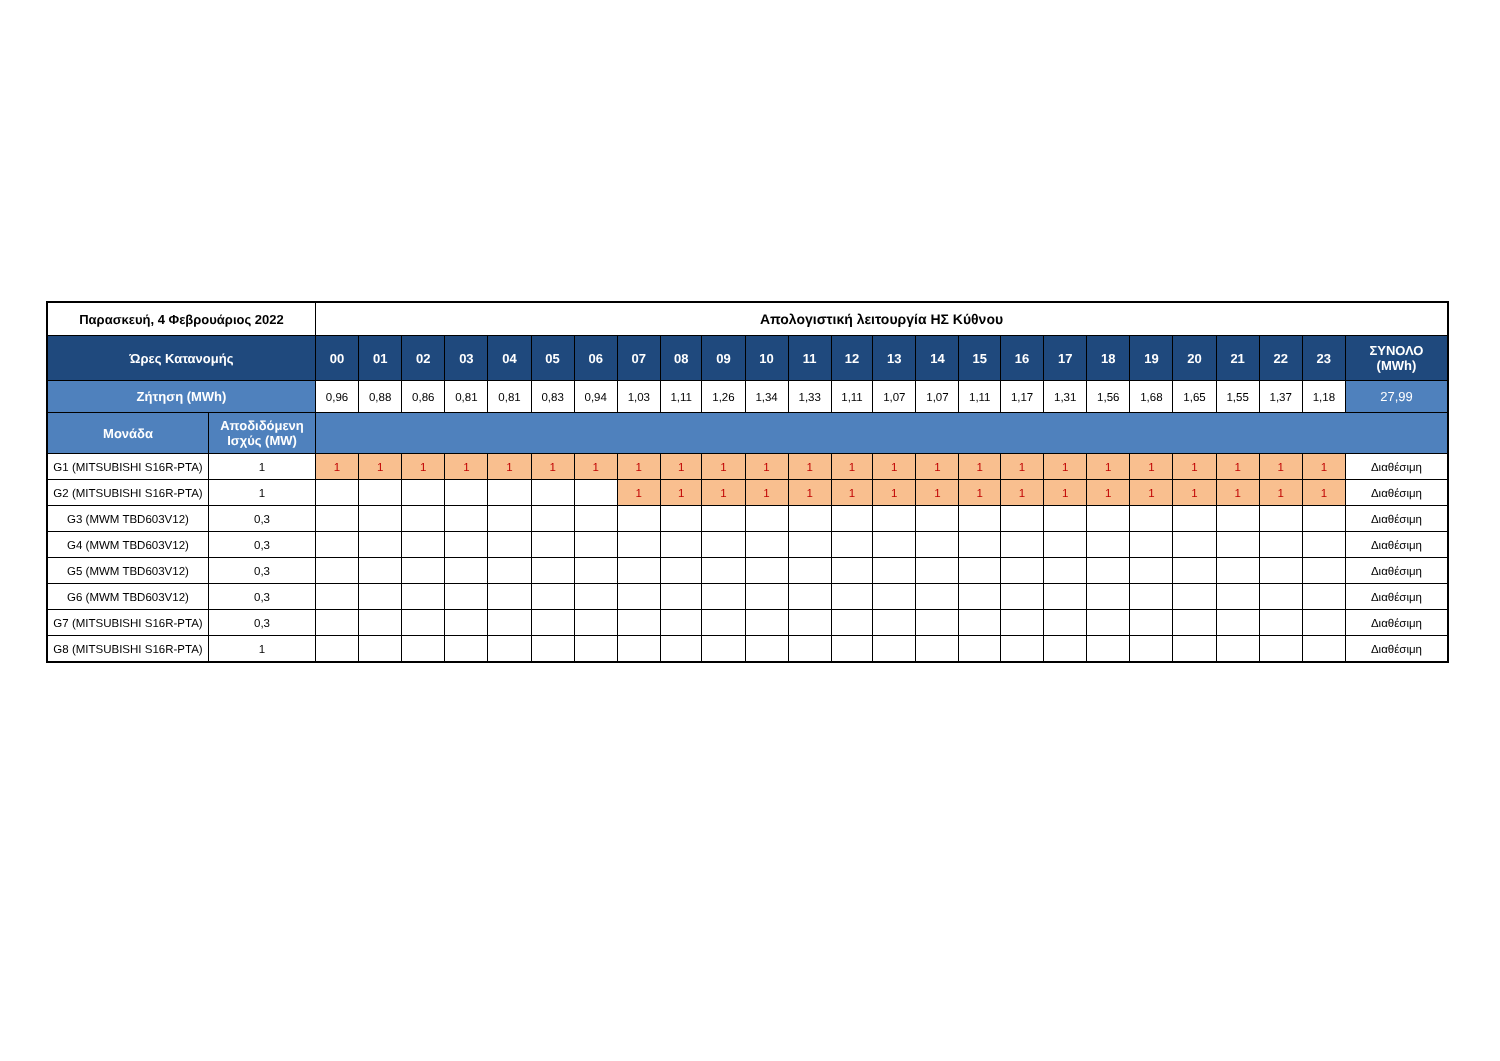| Παρασκευή, 4 Φεβρουάριος 2022 | | Απολογιστική λειτουργία ΗΣ Κύθνου | | | | | | | | | | | | | | | | | | | | | | | | |
| Ώρες Κατανομής | | 00 | 01 | 02 | 03 | 04 | 05 | 06 | 07 | 08 | 09 | 10 | 11 | 12 | 13 | 14 | 15 | 16 | 17 | 18 | 19 | 20 | 21 | 22 | 23 | ΣΥΝΟΛΟ (MWh) |
| Ζήτηση (MWh) | | 0,96 | 0,88 | 0,86 | 0,81 | 0,81 | 0,83 | 0,94 | 1,03 | 1,11 | 1,26 | 1,34 | 1,33 | 1,11 | 1,07 | 1,07 | 1,11 | 1,17 | 1,31 | 1,56 | 1,68 | 1,65 | 1,55 | 1,37 | 1,18 | 27,99 |
| Μονάδα | Αποδιδόμενη Ισχύς (MW) | | | | | | | | | | | | | | | | | | | | | | | | | |
| G1 (MITSUBISHI S16R-PTA) | 1 | 1 | 1 | 1 | 1 | 1 | 1 | 1 | 1 | 1 | 1 | 1 | 1 | 1 | 1 | 1 | 1 | 1 | 1 | 1 | 1 | 1 | 1 | 1 | 1 | Διαθέσιμη |
| G2 (MITSUBISHI S16R-PTA) | 1 | | | | | | | | 1 | 1 | 1 | 1 | 1 | 1 | 1 | 1 | 1 | 1 | 1 | 1 | 1 | 1 | 1 | 1 | 1 | Διαθέσιμη |
| G3 (MWM TBD603V12) | 0,3 | | | | | | | | | | | | | | | | | | | | | | | | | Διαθέσιμη |
| G4 (MWM TBD603V12) | 0,3 | | | | | | | | | | | | | | | | | | | | | | | | | Διαθέσιμη |
| G5 (MWM TBD603V12) | 0,3 | | | | | | | | | | | | | | | | | | | | | | | | | Διαθέσιμη |
| G6 (MWM TBD603V12) | 0,3 | | | | | | | | | | | | | | | | | | | | | | | | | Διαθέσιμη |
| G7 (MITSUBISHI S16R-PTA) | 0,3 | | | | | | | | | | | | | | | | | | | | | | | | | Διαθέσιμη |
| G8 (MITSUBISHI S16R-PTA) | 1 | | | | | | | | | | | | | | | | | | | | | | | | | Διαθέσιμη |